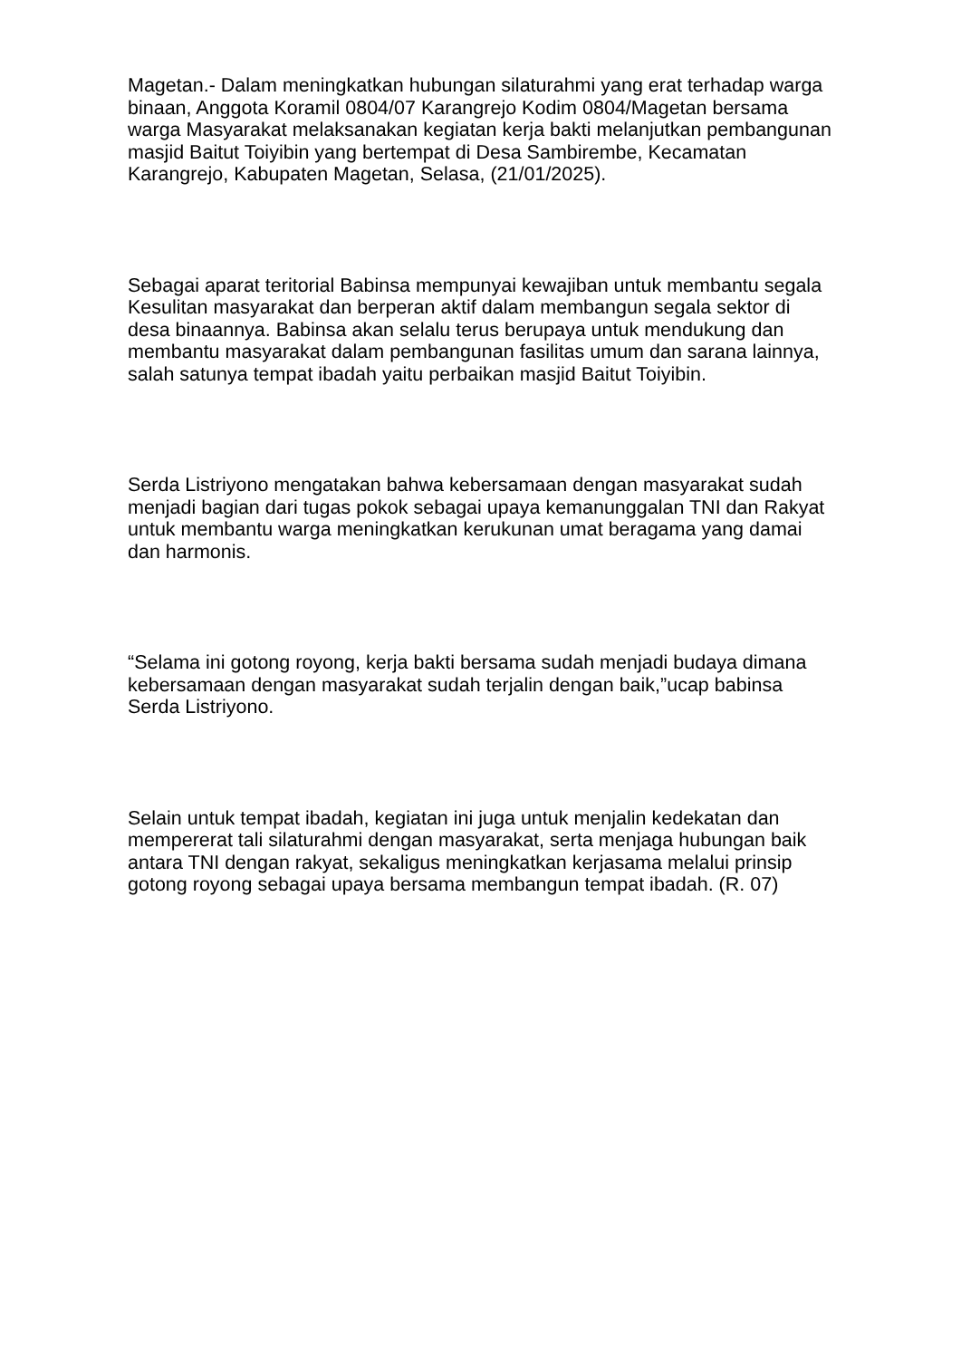Magetan.- Dalam meningkatkan hubungan silaturahmi yang erat terhadap warga binaan, Anggota Koramil 0804/07 Karangrejo Kodim 0804/Magetan bersama warga Masyarakat melaksanakan kegiatan kerja bakti melanjutkan pembangunan masjid Baitut Toiyibin yang bertempat di Desa Sambirembe, Kecamatan Karangrejo, Kabupaten Magetan, Selasa, (21/01/2025).
Sebagai aparat teritorial Babinsa mempunyai kewajiban untuk membantu segala Kesulitan masyarakat dan berperan aktif dalam membangun segala sektor di desa binaannya. Babinsa akan selalu terus berupaya untuk mendukung dan membantu masyarakat dalam pembangunan fasilitas umum dan sarana lainnya, salah satunya tempat ibadah yaitu perbaikan masjid Baitut Toiyibin.
Serda Listriyono mengatakan bahwa kebersamaan dengan masyarakat sudah menjadi bagian dari tugas pokok sebagai upaya kemanunggalan TNI dan Rakyat untuk membantu warga meningkatkan kerukunan umat beragama yang damai dan harmonis.
“Selama ini gotong royong, kerja bakti bersama sudah menjadi budaya dimana kebersamaan dengan masyarakat sudah terjalin dengan baik,”ucap babinsa Serda Listriyono.
Selain untuk tempat ibadah, kegiatan ini juga untuk menjalin kedekatan dan mempererat tali silaturahmi dengan masyarakat, serta menjaga hubungan baik antara TNI dengan rakyat, sekaligus meningkatkan kerjasama melalui prinsip gotong royong sebagai upaya bersama membangun tempat ibadah. (R. 07)